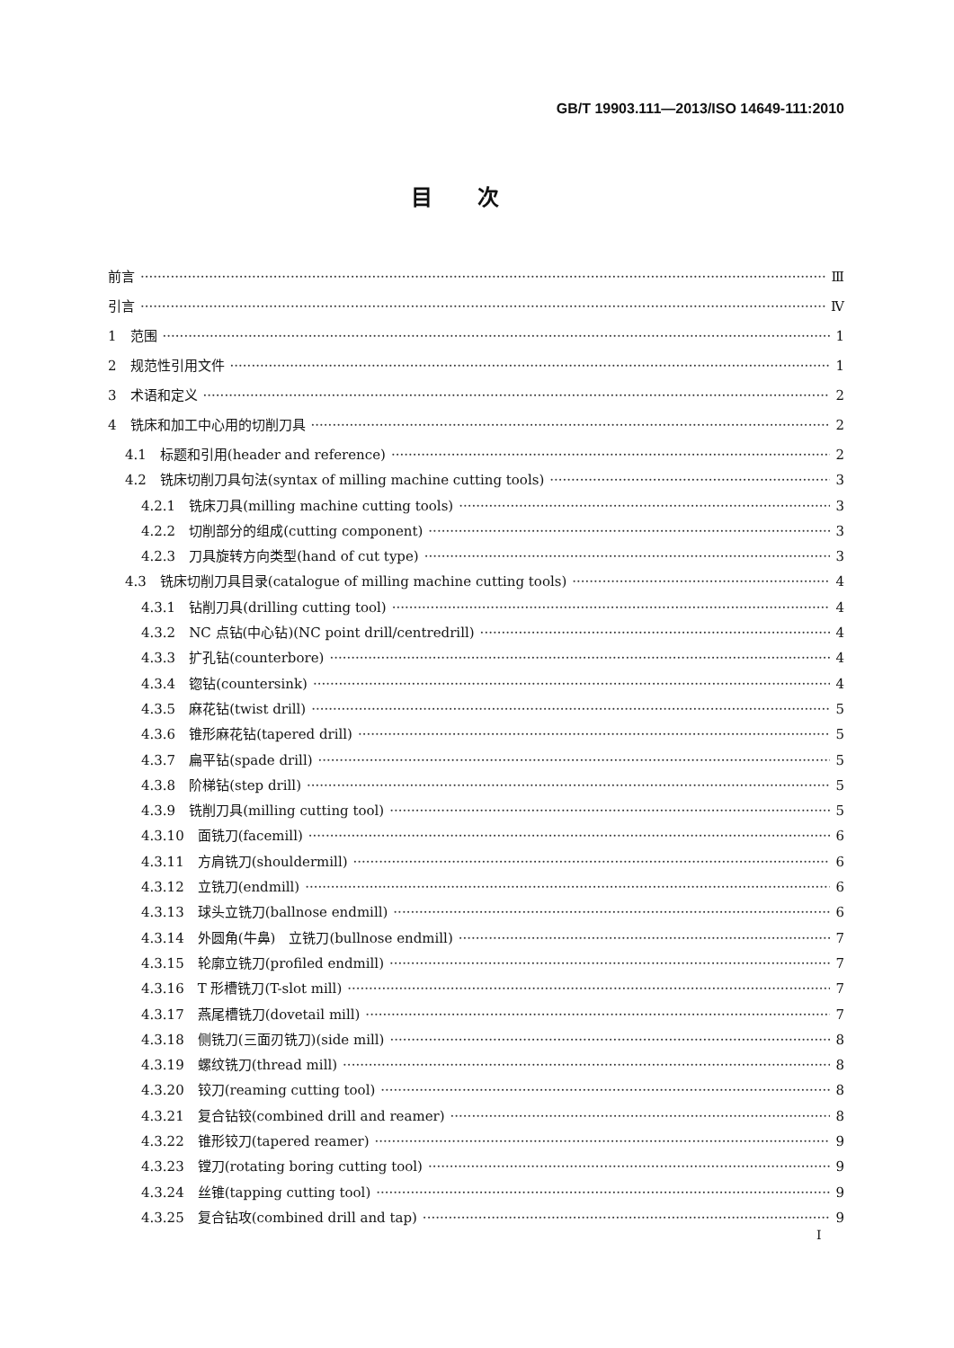GB/T 19903.111—2013/ISO 14649-111:2010
目次
前言 Ⅲ
引言 Ⅳ
1　范围 1
2　规范性引用文件 1
3　术语和定义 2
4　铣床和加工中心用的切削刀具 2
4.1　标题和引用(header and reference) 2
4.2　铣床切削刀具句法(syntax of milling machine cutting tools) 3
4.2.1　铣床刀具(milling machine cutting tools) 3
4.2.2　切削部分的组成(cutting component) 3
4.2.3　刀具旋转方向类型(hand of cut type) 3
4.3　铣床切削刀具目录(catalogue of milling machine cutting tools) 4
4.3.1　钻削刀具(drilling cutting tool) 4
4.3.2　NC 点钻(中心钻)(NC point drill/centredrill) 4
4.3.3　扩孔钻(counterbore) 4
4.3.4　锪钻(countersink) 4
4.3.5　麻花钻(twist drill) 5
4.3.6　锥形麻花钻(tapered drill) 5
4.3.7　扁平钻(spade drill) 5
4.3.8　阶梯钻(step drill) 5
4.3.9　铣削刀具(milling cutting tool) 5
4.3.10　面铣刀(facemill) 6
4.3.11　方肩铣刀(shouldermill) 6
4.3.12　立铣刀(endmill) 6
4.3.13　球头立铣刀(ballnose endmill) 6
4.3.14　外圆角(牛鼻)　立铣刀(bullnose endmill) 7
4.3.15　轮廓立铣刀(profiled endmill) 7
4.3.16　T 形槽铣刀(T-slot mill) 7
4.3.17　燕尾槽铣刀(dovetail mill) 7
4.3.18　侧铣刀(三面刃铣刀)(side mill) 8
4.3.19　螺纹铣刀(thread mill) 8
4.3.20　铰刀(reaming cutting tool) 8
4.3.21　复合钻铰(combined drill and reamer) 8
4.3.22　锥形铰刀(tapered reamer) 9
4.3.23　镗刀(rotating boring cutting tool) 9
4.3.24　丝锥(tapping cutting tool) 9
4.3.25　复合钻攻(combined drill and tap) 9
I